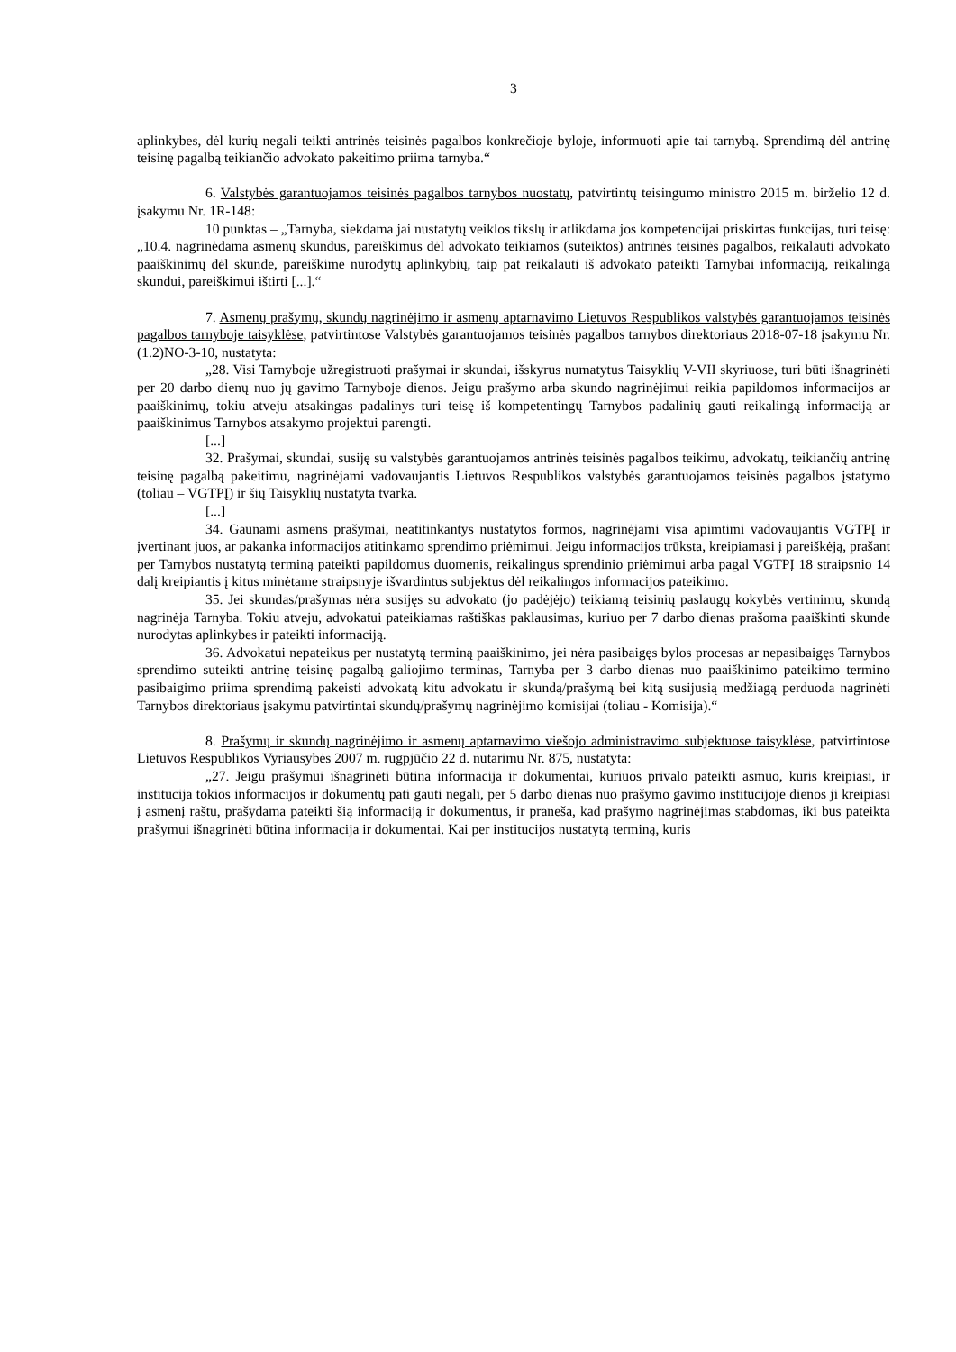3
aplinkybes, dėl kurių negali teikti antrinės teisinės pagalbos konkrečioje byloje, informuoti apie tai tarnybą. Sprendimą dėl antrinę teisinę pagalbą teikiančio advokato pakeitimo priima tarnyba.“
6. Valstybės garantuojamos teisinės pagalbos tarnybos nuostatų, patvirtintų teisingumo ministro 2015 m. birželio 12 d. įsakymu Nr. 1R-148:
10 punktas – „Tarnyba, siekdama jai nustatytų veiklos tikslų ir atlikdama jos kompetencijai priskirtas funkcijas, turi teisę: „10.4. nagrinėdama asmenų skundus, pareiškimus dėl advokato teikiamos (suteiktos) antrinės teisinės pagalbos, reikalauti advokato paaiškinimų dėl skunde, pareiškime nurodytų aplinkybių, taip pat reikalauti iš advokato pateikti Tarnybai informaciją, reikalingą skundui, pareiškimui ištirti [...].“
7. Asmenų prašymų, skundų nagrinėjimo ir asmenų aptarnavimo Lietuvos Respublikos valstybės garantuojamos teisinės pagalbos tarnyboje taisyklėse, patvirtintose Valstybės garantuojamos teisinės pagalbos tarnybos direktoriaus 2018-07-18 įsakymu Nr. (1.2)NO-3-10, nustatyta:
„28. Visi Tarnyboje užregistruoti prašymai ir skundai, išskyrus numatytus Taisyklių V-VII skyriuose, turi būti išnagrinėti per 20 darbo dienų nuo jų gavimo Tarnyboje dienos. Jeigu prašymo arba skundo nagrinėjimui reikia papildomos informacijos ar paaiškinimų, tokiu atveju atsakingas padalinys turi teisę iš kompetentingų Tarnybos padalinių gauti reikalingą informaciją ar paaiškinimus Tarnybos atsakymo projektui parengti.
[...]
32. Prašymai, skundai, susiję su valstybės garantuojamos antrinės teisinės pagalbos teikimu, advokatų, teikiančių antrinę teisinę pagalbą pakeitimu, nagrinėjami vadovaujantis Lietuvos Respublikos valstybės garantuojamos teisinės pagalbos įstatymo (toliau – VGTPĮ) ir šių Taisyklių nustatyta tvarka.
[...]
34. Gaunami asmens prašymai, neatitinkantys nustatytos formos, nagrinėjami visa apimtimi vadovaujantis VGTPĮ ir įvertinant juos, ar pakanka informacijos atitinkamo sprendimo priėmimui. Jeigu informacijos trūksta, kreipiamasi į pareiškėją, prašant per Tarnybos nustatytą terminą pateikti papildomus duomenis, reikalingus sprendinio priėmimui arba pagal VGTPĮ 18 straipsnio 14 dalį kreipiantis į kitus minėtame straipsnyje išvardintus subjektus dėl reikalingos informacijos pateikimo.
35. Jei skundas/prašymas nėra susijęs su advokato (jo padėjėjo) teikiamą teisinių paslaugų kokybės vertinimu, skundą nagrinėja Tarnyba. Tokiu atveju, advokatui pateikiamas raštiškas paklausimas, kuriuo per 7 darbo dienas prašoma paaiškinti skunde nurodytas aplinkybes ir pateikti informaciją.
36. Advokatui nepateikus per nustatytą terminą paaiškinimo, jei nėra pasibaigęs bylos procesas ar nepasibaigęs Tarnybos sprendimo suteikti antrinę teisinę pagalbą galiojimo terminas, Tarnyba per 3 darbo dienas nuo paaiškinimo pateikimo termino pasibaigimo priima sprendimą pakeisti advokatą kitu advokatu ir skundą/prašymą bei kitą susijusią medžiagą perduoda nagrinėti Tarnybos direktoriaus įsakymu patvirtintai skundų/prašymų nagrinėjimo komisijai (toliau - Komisija).“
8. Prašymų ir skundų nagrinėjimo ir asmenų aptarnavimo viešojo administravimo subjektuose taisyklėse, patvirtintose Lietuvos Respublikos Vyriausybės 2007 m. rugpjūčio 22 d. nutarimu Nr. 875, nustatyta:
„27. Jeigu prašymui išnagrinėti būtina informacija ir dokumentai, kuriuos privalo pateikti asmuo, kuris kreipiasi, ir institucija tokios informacijos ir dokumentų pati gauti negali, per 5 darbo dienas nuo prašymo gavimo institucijoje dienos ji kreipiasi į asmenį raštu, prašydama pateikti šią informaciją ir dokumentus, ir praneša, kad prašymo nagrinėjimas stabdomas, iki bus pateikta prašymui išnagrinėti būtina informacija ir dokumentai. Kai per institucijos nustatytą terminą, kuris